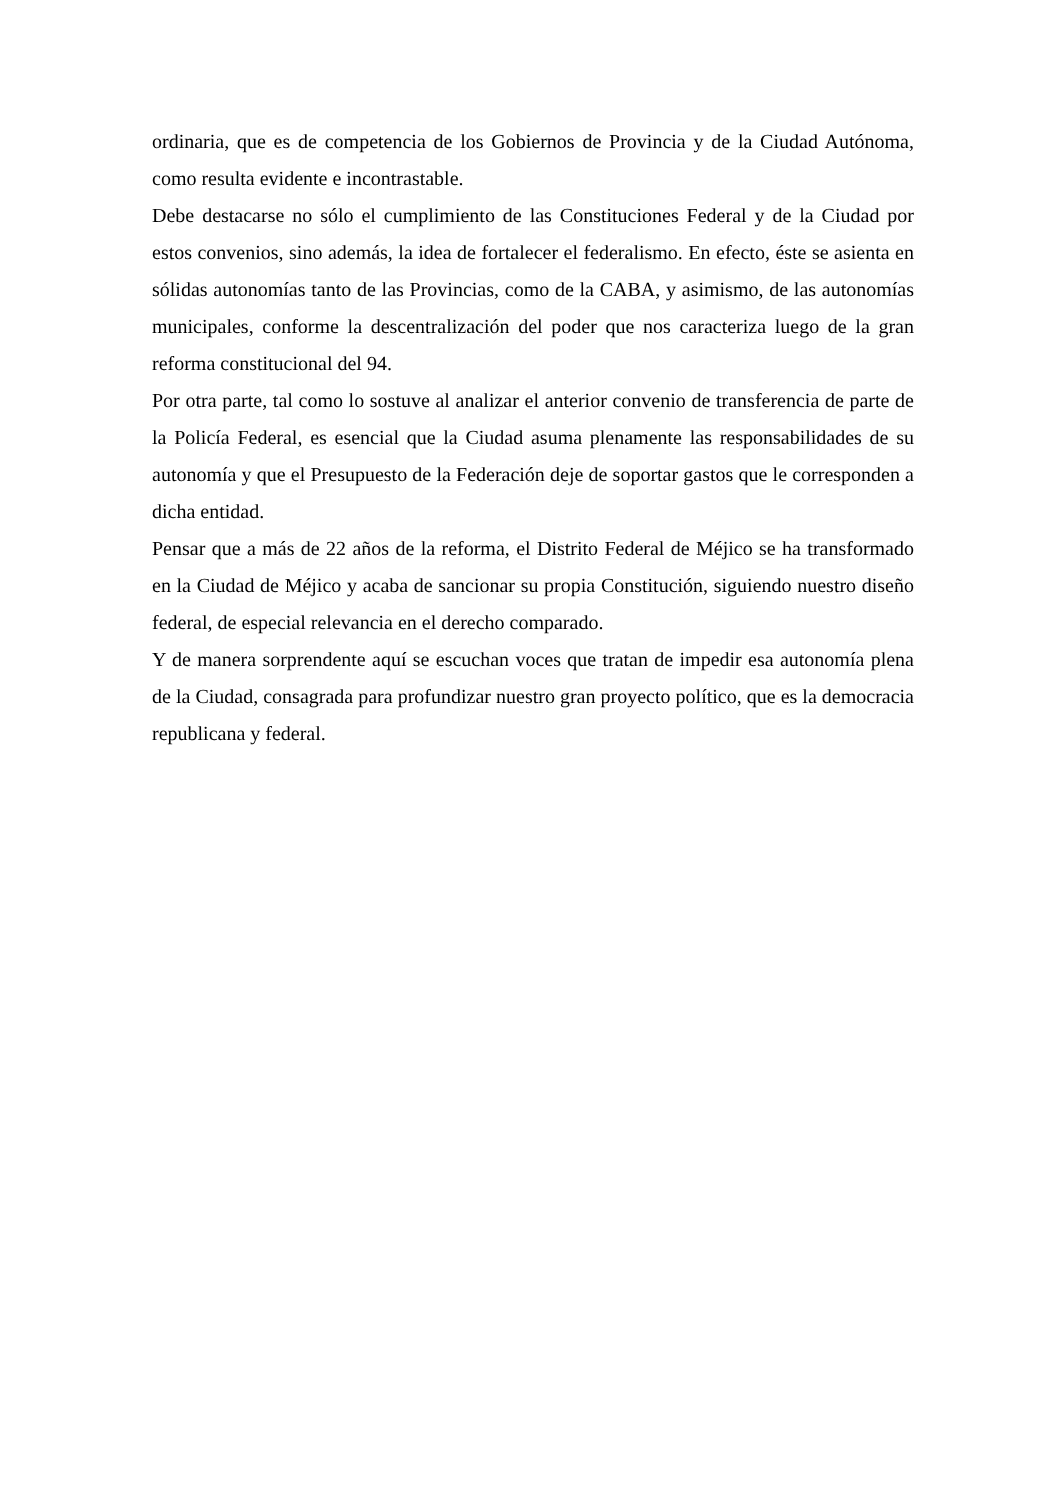ordinaria, que es de competencia de los Gobiernos de Provincia y de la Ciudad Autónoma, como resulta evidente e incontrastable.
Debe destacarse no sólo el cumplimiento de las Constituciones Federal y de la Ciudad por estos convenios, sino además, la idea de fortalecer el federalismo. En efecto, éste se asienta en sólidas autonomías tanto de las Provincias, como de la CABA, y asimismo, de las autonomías municipales, conforme la descentralización del poder que nos caracteriza luego de la gran reforma constitucional del 94.
Por otra parte, tal como lo sostuve al analizar el anterior convenio de transferencia de parte de la Policía Federal, es esencial que la Ciudad asuma plenamente las responsabilidades de su autonomía y que el Presupuesto de la Federación deje de soportar gastos que le corresponden a dicha entidad.
Pensar que a más de 22 años de la reforma, el Distrito Federal de Méjico se ha transformado en la Ciudad de Méjico y acaba de sancionar su propia Constitución, siguiendo nuestro diseño federal, de especial relevancia en el derecho comparado.
Y de manera sorprendente aquí se escuchan voces que tratan de impedir esa autonomía plena de la Ciudad, consagrada para profundizar nuestro gran proyecto político, que es la democracia republicana y federal.